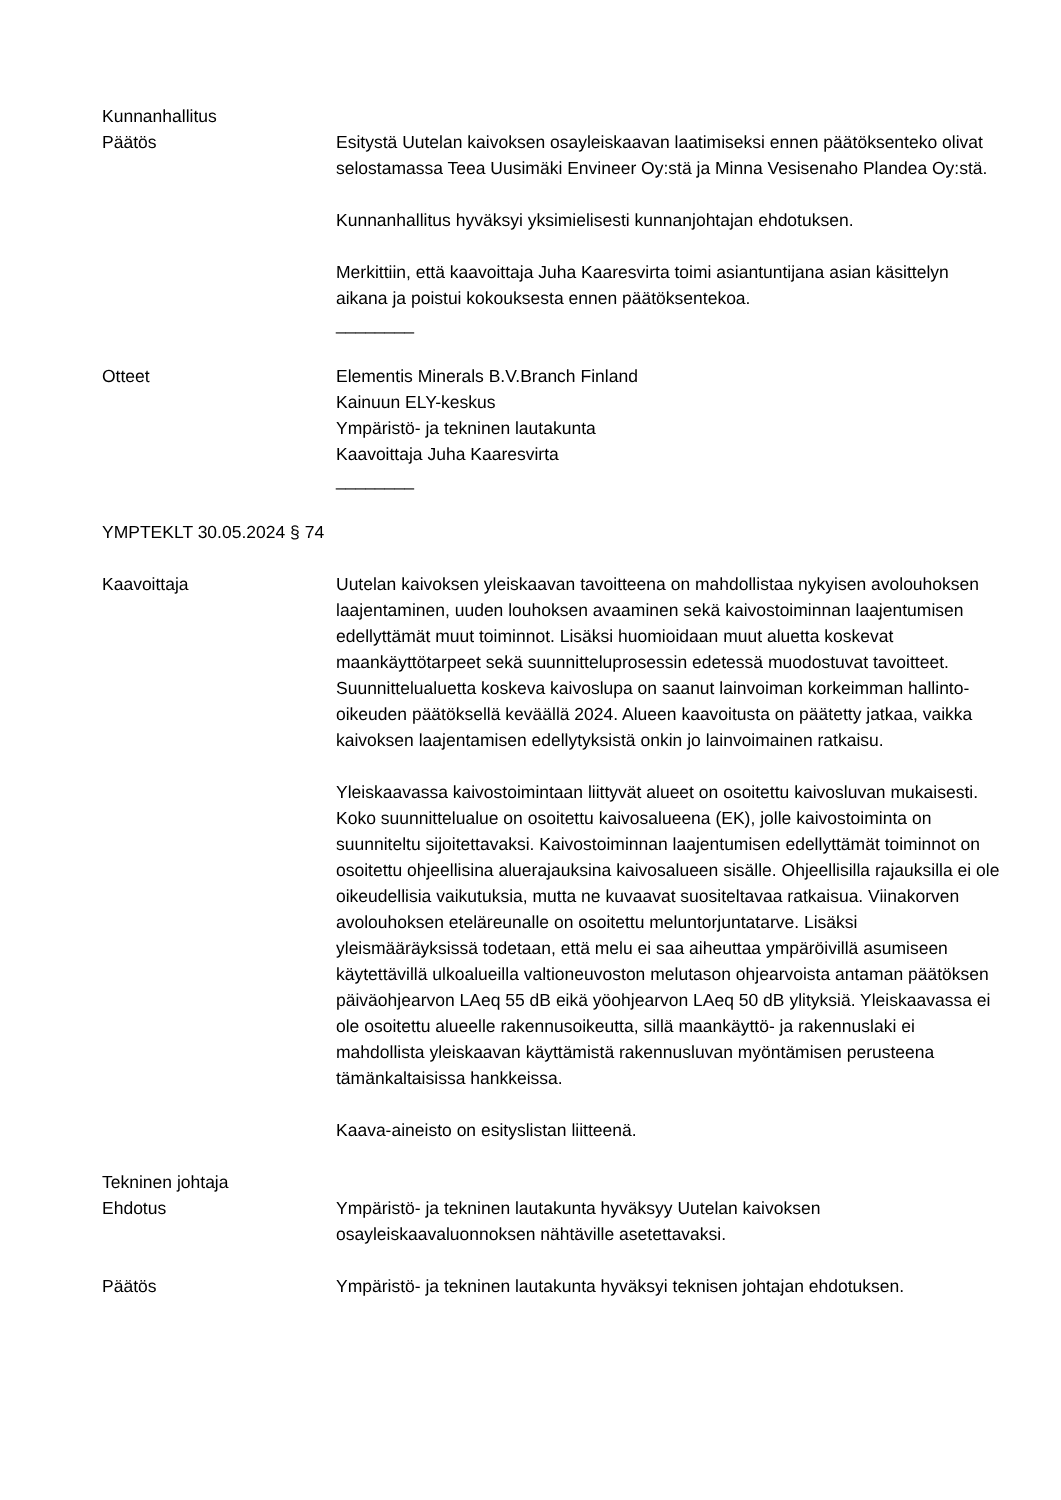Kunnanhallitus
Päätös Esitystä Uutelan kaivoksen osayleiskaavan laatimiseksi ennen päätöksenteko olivat selostamassa Teea Uusimäki Envineer Oy:stä ja Minna Vesisenaho Plandea Oy:stä.
Kunnanhallitus hyväksyi yksimielisesti kunnanjohtajan ehdotuksen.
Merkittiin, että kaavoittaja Juha Kaaresvirta toimi asiantuntijana asian käsittelyn aikana ja poistui kokouksesta ennen päätöksentekoa.
________
Otteet Elementis Minerals B.V.Branch Finland
Kainuun ELY-keskus
Ympäristö- ja tekninen lautakunta
Kaavoittaja Juha Kaaresvirta
________
YMPTEKLT 30.05.2024 § 74
Kaavoittaja Uutelan kaivoksen yleiskaavan tavoitteena on mahdollistaa nykyisen avolouhoksen laajentaminen, uuden louhoksen avaaminen sekä kaivostoiminnan laajentumisen edellyttämät muut toiminnot. Lisäksi huomioidaan muut aluetta koskevat maankäyttötarpeet sekä suunnitteluprosessin edetessä muodostuvat tavoitteet. Suunnittelualuetta koskeva kaivoslupa on saanut lainvoiman korkeimman hallinto-oikeuden päätöksellä keväällä 2024. Alueen kaavoitusta on päätetty jatkaa, vaikka kaivoksen laajentamisen edellytyksistä onkin jo lainvoimainen ratkaisu.
Yleiskaavassa kaivostoimintaan liittyvät alueet on osoitettu kaivosluvan mukaisesti. Koko suunnittelualue on osoitettu kaivosalueena (EK), jolle kaivostoiminta on suunniteltu sijoitettavaksi. Kaivostoiminnan laajentumisen edellyttämät toiminnot on osoitettu ohjeellisina aluerajauksina kaivosalueen sisälle. Ohjeellisilla rajauksilla ei ole oikeudellisia vaikutuksia, mutta ne kuvaavat suositeltavaa ratkaisua. Viinakorven avolouhoksen eteläreunalle on osoitettu meluntorjuntatarve. Lisäksi yleismääräyksissä todetaan, että melu ei saa aiheuttaa ympäröivillä asumiseen käytettävillä ulkoalueilla valtioneuvoston melutason ohjearvoista antaman päätöksen päiväohjearvon LAeq 55 dB eikä yöohjearvon LAeq 50 dB ylityksiä. Yleiskaavassa ei ole osoitettu alueelle rakennusoikeutta, sillä maankäyttö- ja rakennuslaki ei mahdollista yleiskaavan käyttämistä rakennusluvan myöntämisen perusteena tämänkaltaisissa hankkeissa.
Kaava-aineisto on esityslistan liitteenä.
Tekninen johtaja
Ehdotus Ympäristö- ja tekninen lautakunta hyväksyy Uutelan kaivoksen osayleiskaavaluonnoksen nähtäville asetettavaksi.
Päätös Ympäristö- ja tekninen lautakunta hyväksyi teknisen johtajan ehdotuksen.